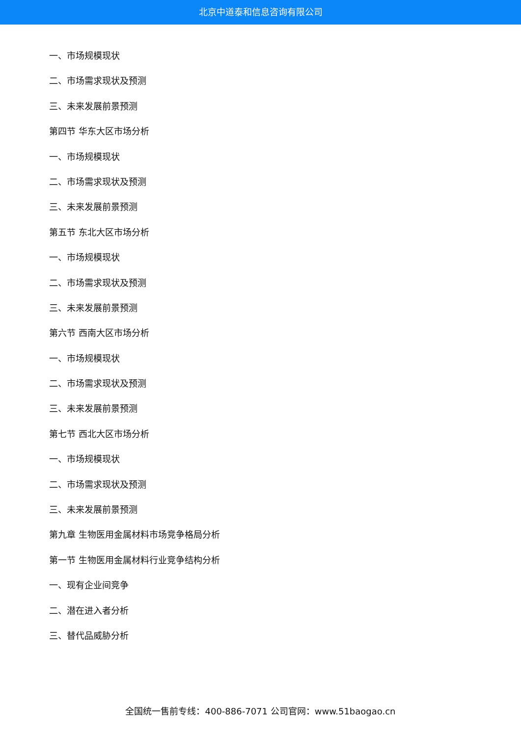北京中道泰和信息咨询有限公司
一、市场规模现状
二、市场需求现状及预测
三、未来发展前景预测
第四节 华东大区市场分析
一、市场规模现状
二、市场需求现状及预测
三、未来发展前景预测
第五节 东北大区市场分析
一、市场规模现状
二、市场需求现状及预测
三、未来发展前景预测
第六节 西南大区市场分析
一、市场规模现状
二、市场需求现状及预测
三、未来发展前景预测
第七节 西北大区市场分析
一、市场规模现状
二、市场需求现状及预测
三、未来发展前景预测
第九章 生物医用金属材料市场竞争格局分析
第一节 生物医用金属材料行业竞争结构分析
一、现有企业间竞争
二、潜在进入者分析
三、替代品威胁分析
全国统一售前专线：400-886-7071 公司官网：www.51baogao.cn